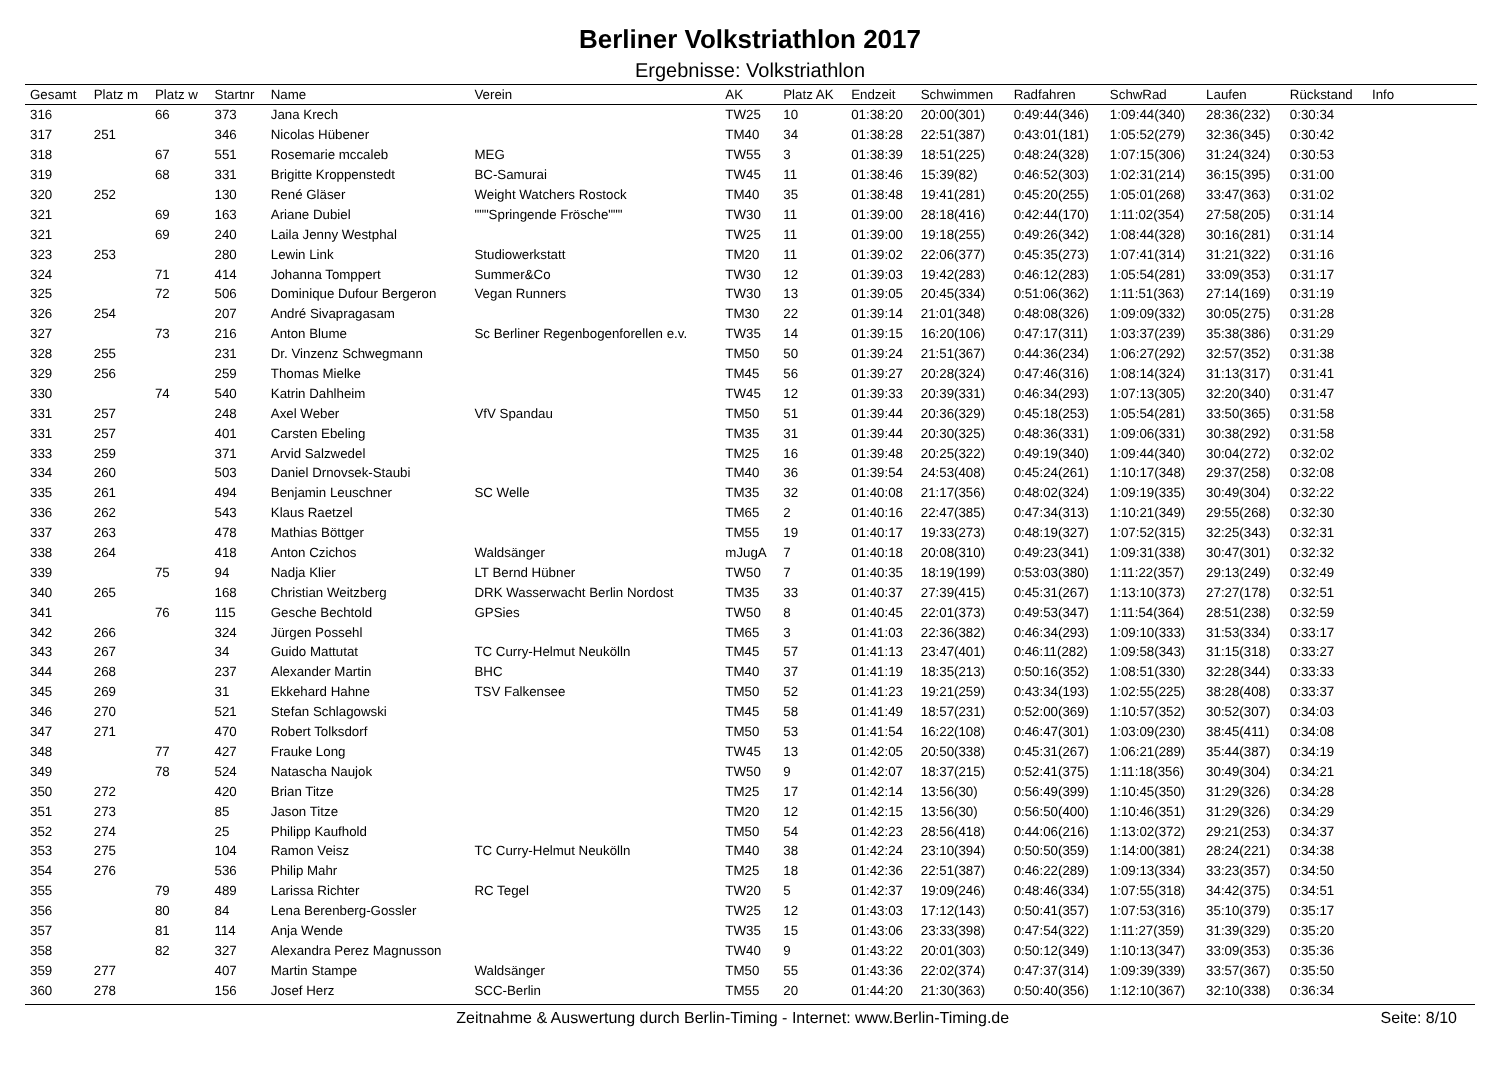Berliner Volkstriathlon 2017
Ergebnisse: Volkstriathlon
| Gesamt | Platz m | Platz w | Startnr | Name | Verein | AK | Platz AK | Endzeit | Schwimmen | Radfahren | SchwRad | Laufen | Rückstand | Info |
| --- | --- | --- | --- | --- | --- | --- | --- | --- | --- | --- | --- | --- | --- | --- |
| 316 | | 66 | 373 | Jana Krech | | TW25 | 10 | 01:38:20 | 20:00(301) | 0:49:44(346) | 1:09:44(340) | 28:36(232) | 0:30:34 | |
| 317 | 251 | | 346 | Nicolas Hübener | | TM40 | 34 | 01:38:28 | 22:51(387) | 0:43:01(181) | 1:05:52(279) | 32:36(345) | 0:30:42 | |
| 318 | | 67 | 551 | Rosemarie mccaleb | MEG | TW55 | 3 | 01:38:39 | 18:51(225) | 0:48:24(328) | 1:07:15(306) | 31:24(324) | 0:30:53 | |
| 319 | | 68 | 331 | Brigitte Kroppenstedt | BC-Samurai | TW45 | 11 | 01:38:46 | 15:39(82) | 0:46:52(303) | 1:02:31(214) | 36:15(395) | 0:31:00 | |
| 320 | 252 | | 130 | René Gläser | Weight Watchers Rostock | TM40 | 35 | 01:38:48 | 19:41(281) | 0:45:20(255) | 1:05:01(268) | 33:47(363) | 0:31:02 | |
| 321 | | 69 | 163 | Ariane Dubiel | """Springende Frösche""" | TW30 | 11 | 01:39:00 | 28:18(416) | 0:42:44(170) | 1:11:02(354) | 27:58(205) | 0:31:14 | |
| 321 | | 69 | 240 | Laila Jenny Westphal | | TW25 | 11 | 01:39:00 | 19:18(255) | 0:49:26(342) | 1:08:44(328) | 30:16(281) | 0:31:14 | |
| 323 | 253 | | 280 | Lewin Link | Studiowerkstatt | TM20 | 11 | 01:39:02 | 22:06(377) | 0:45:35(273) | 1:07:41(314) | 31:21(322) | 0:31:16 | |
| 324 | | 71 | 414 | Johanna Tomppert | Summer&Co | TW30 | 12 | 01:39:03 | 19:42(283) | 0:46:12(283) | 1:05:54(281) | 33:09(353) | 0:31:17 | |
| 325 | | 72 | 506 | Dominique Dufour Bergeron | Vegan Runners | TW30 | 13 | 01:39:05 | 20:45(334) | 0:51:06(362) | 1:11:51(363) | 27:14(169) | 0:31:19 | |
| 326 | 254 | | 207 | André Sivapragasam | | TM30 | 22 | 01:39:14 | 21:01(348) | 0:48:08(326) | 1:09:09(332) | 30:05(275) | 0:31:28 | |
| 327 | | 73 | 216 | Anton Blume | Sc Berliner Regenbogenforellen e.v. | TW35 | 14 | 01:39:15 | 16:20(106) | 0:47:17(311) | 1:03:37(239) | 35:38(386) | 0:31:29 | |
| 328 | 255 | | 231 | Dr. Vinzenz Schwegmann | | TM50 | 50 | 01:39:24 | 21:51(367) | 0:44:36(234) | 1:06:27(292) | 32:57(352) | 0:31:38 | |
| 329 | 256 | | 259 | Thomas Mielke | | TM45 | 56 | 01:39:27 | 20:28(324) | 0:47:46(316) | 1:08:14(324) | 31:13(317) | 0:31:41 | |
| 330 | | 74 | 540 | Katrin Dahlheim | | TW45 | 12 | 01:39:33 | 20:39(331) | 0:46:34(293) | 1:07:13(305) | 32:20(340) | 0:31:47 | |
| 331 | 257 | | 248 | Axel Weber | VfV Spandau | TM50 | 51 | 01:39:44 | 20:36(329) | 0:45:18(253) | 1:05:54(281) | 33:50(365) | 0:31:58 | |
| 331 | 257 | | 401 | Carsten Ebeling | | TM35 | 31 | 01:39:44 | 20:30(325) | 0:48:36(331) | 1:09:06(331) | 30:38(292) | 0:31:58 | |
| 333 | 259 | | 371 | Arvid Salzwedel | | TM25 | 16 | 01:39:48 | 20:25(322) | 0:49:19(340) | 1:09:44(340) | 30:04(272) | 0:32:02 | |
| 334 | 260 | | 503 | Daniel Drnovsek-Staubi | | TM40 | 36 | 01:39:54 | 24:53(408) | 0:45:24(261) | 1:10:17(348) | 29:37(258) | 0:32:08 | |
| 335 | 261 | | 494 | Benjamin Leuschner | SC Welle | TM35 | 32 | 01:40:08 | 21:17(356) | 0:48:02(324) | 1:09:19(335) | 30:49(304) | 0:32:22 | |
| 336 | 262 | | 543 | Klaus Raetzel | | TM65 | 2 | 01:40:16 | 22:47(385) | 0:47:34(313) | 1:10:21(349) | 29:55(268) | 0:32:30 | |
| 337 | 263 | | 478 | Mathias Böttger | | TM55 | 19 | 01:40:17 | 19:33(273) | 0:48:19(327) | 1:07:52(315) | 32:25(343) | 0:32:31 | |
| 338 | 264 | | 418 | Anton Czichos | Waldsänger | mJugA | 7 | 01:40:18 | 20:08(310) | 0:49:23(341) | 1:09:31(338) | 30:47(301) | 0:32:32 | |
| 339 | | 75 | 94 | Nadja Klier | LT Bernd Hübner | TW50 | 7 | 01:40:35 | 18:19(199) | 0:53:03(380) | 1:11:22(357) | 29:13(249) | 0:32:49 | |
| 340 | 265 | | 168 | Christian Weitzberg | DRK Wasserwacht Berlin Nordost | TM35 | 33 | 01:40:37 | 27:39(415) | 0:45:31(267) | 1:13:10(373) | 27:27(178) | 0:32:51 | |
| 341 | | 76 | 115 | Gesche Bechtold | GPSies | TW50 | 8 | 01:40:45 | 22:01(373) | 0:49:53(347) | 1:11:54(364) | 28:51(238) | 0:32:59 | |
| 342 | 266 | | 324 | Jürgen Possehl | | TM65 | 3 | 01:41:03 | 22:36(382) | 0:46:34(293) | 1:09:10(333) | 31:53(334) | 0:33:17 | |
| 343 | 267 | | 34 | Guido Mattutat | TC Curry-Helmut Neukölln | TM45 | 57 | 01:41:13 | 23:47(401) | 0:46:11(282) | 1:09:58(343) | 31:15(318) | 0:33:27 | |
| 344 | 268 | | 237 | Alexander Martin | BHC | TM40 | 37 | 01:41:19 | 18:35(213) | 0:50:16(352) | 1:08:51(330) | 32:28(344) | 0:33:33 | |
| 345 | 269 | | 31 | Ekkehard Hahne | TSV Falkensee | TM50 | 52 | 01:41:23 | 19:21(259) | 0:43:34(193) | 1:02:55(225) | 38:28(408) | 0:33:37 | |
| 346 | 270 | | 521 | Stefan Schlagowski | | TM45 | 58 | 01:41:49 | 18:57(231) | 0:52:00(369) | 1:10:57(352) | 30:52(307) | 0:34:03 | |
| 347 | 271 | | 470 | Robert Tolksdorf | | TM50 | 53 | 01:41:54 | 16:22(108) | 0:46:47(301) | 1:03:09(230) | 38:45(411) | 0:34:08 | |
| 348 | | 77 | 427 | Frauke Long | | TW45 | 13 | 01:42:05 | 20:50(338) | 0:45:31(267) | 1:06:21(289) | 35:44(387) | 0:34:19 | |
| 349 | | 78 | 524 | Natascha Naujok | | TW50 | 9 | 01:42:07 | 18:37(215) | 0:52:41(375) | 1:11:18(356) | 30:49(304) | 0:34:21 | |
| 350 | 272 | | 420 | Brian Titze | | TM25 | 17 | 01:42:14 | 13:56(30) | 0:56:49(399) | 1:10:45(350) | 31:29(326) | 0:34:28 | |
| 351 | 273 | | 85 | Jason Titze | | TM20 | 12 | 01:42:15 | 13:56(30) | 0:56:50(400) | 1:10:46(351) | 31:29(326) | 0:34:29 | |
| 352 | 274 | | 25 | Philipp Kaufhold | | TM50 | 54 | 01:42:23 | 28:56(418) | 0:44:06(216) | 1:13:02(372) | 29:21(253) | 0:34:37 | |
| 353 | 275 | | 104 | Ramon Veisz | TC Curry-Helmut Neukölln | TM40 | 38 | 01:42:24 | 23:10(394) | 0:50:50(359) | 1:14:00(381) | 28:24(221) | 0:34:38 | |
| 354 | 276 | | 536 | Philip Mahr | | TM25 | 18 | 01:42:36 | 22:51(387) | 0:46:22(289) | 1:09:13(334) | 33:23(357) | 0:34:50 | |
| 355 | | 79 | 489 | Larissa Richter | RC Tegel | TW20 | 5 | 01:42:37 | 19:09(246) | 0:48:46(334) | 1:07:55(318) | 34:42(375) | 0:34:51 | |
| 356 | | 80 | 84 | Lena Berenberg-Gossler | | TW25 | 12 | 01:43:03 | 17:12(143) | 0:50:41(357) | 1:07:53(316) | 35:10(379) | 0:35:17 | |
| 357 | | 81 | 114 | Anja Wende | | TW35 | 15 | 01:43:06 | 23:33(398) | 0:47:54(322) | 1:11:27(359) | 31:39(329) | 0:35:20 | |
| 358 | | 82 | 327 | Alexandra Perez Magnusson | | TW40 | 9 | 01:43:22 | 20:01(303) | 0:50:12(349) | 1:10:13(347) | 33:09(353) | 0:35:36 | |
| 359 | 277 | | 407 | Martin Stampe | Waldsänger | TM50 | 55 | 01:43:36 | 22:02(374) | 0:47:37(314) | 1:09:39(339) | 33:57(367) | 0:35:50 | |
| 360 | 278 | | 156 | Josef Herz | SCC-Berlin | TM55 | 20 | 01:44:20 | 21:30(363) | 0:50:40(356) | 1:12:10(367) | 32:10(338) | 0:36:34 | |
Zeitnahme & Auswertung durch Berlin-Timing - Internet: www.Berlin-Timing.de Seite: 8/10